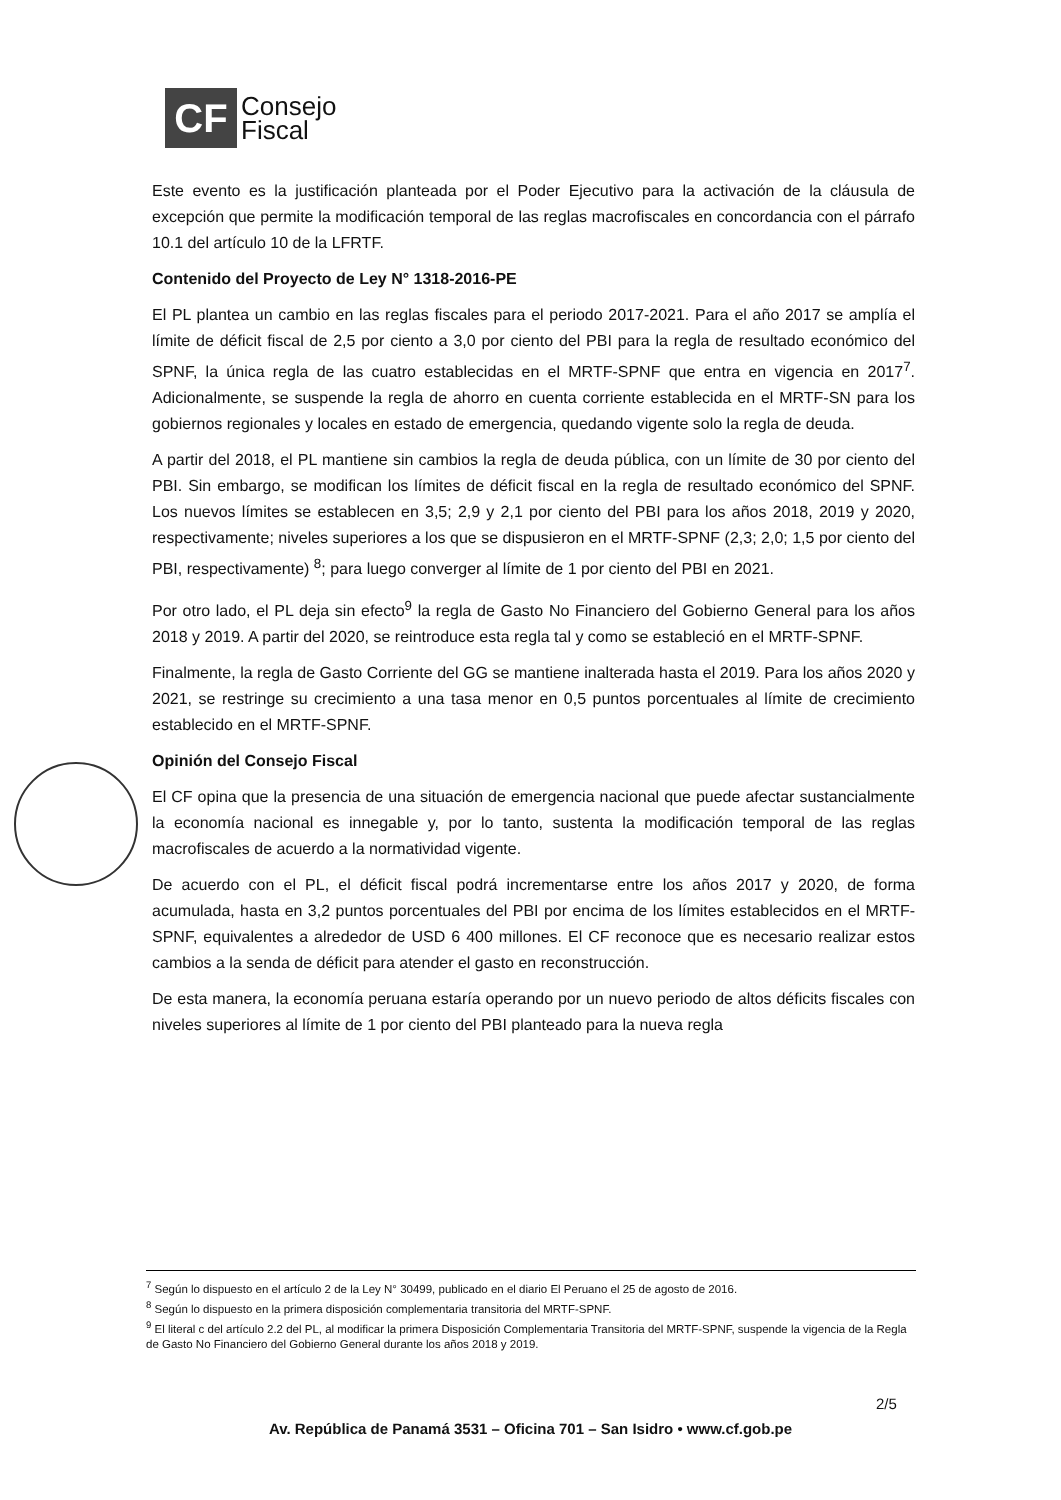CF
Consejo
Fiscal
Este evento es la justificación planteada por el Poder Ejecutivo para la activación de la cláusula de excepción que permite la modificación temporal de las reglas macrofiscales en concordancia con el párrafo 10.1 del artículo 10 de la LFRTF.
Contenido del Proyecto de Ley N° 1318-2016-PE
El PL plantea un cambio en las reglas fiscales para el periodo 2017-2021. Para el año 2017 se amplía el límite de déficit fiscal de 2,5 por ciento a 3,0 por ciento del PBI para la regla de resultado económico del SPNF, la única regla de las cuatro establecidas en el MRTF-SPNF que entra en vigencia en 2017<sup>7</sup>. Adicionalmente, se suspende la regla de ahorro en cuenta corriente establecida en el MRTF-SN para los gobiernos regionales y locales en estado de emergencia, quedando vigente solo la regla de deuda.
A partir del 2018, el PL mantiene sin cambios la regla de deuda pública, con un límite de 30 por ciento del PBI. Sin embargo, se modifican los límites de déficit fiscal en la regla de resultado económico del SPNF. Los nuevos límites se establecen en 3,5; 2,9 y 2,1 por ciento del PBI para los años 2018, 2019 y 2020, respectivamente; niveles superiores a los que se dispusieron en el MRTF-SPNF (2,3; 2,0; 1,5 por ciento del PBI, respectivamente) <sup>8</sup>; para luego converger al límite de 1 por ciento del PBI en 2021.
Por otro lado, el PL deja sin efecto<sup>9</sup> la regla de Gasto No Financiero del Gobierno General para los años 2018 y 2019. A partir del 2020, se reintroduce esta regla tal y como se estableció en el MRTF-SPNF.
Finalmente, la regla de Gasto Corriente del GG se mantiene inalterada hasta el 2019. Para los años 2020 y 2021, se restringe su crecimiento a una tasa menor en 0,5 puntos porcentuales al límite de crecimiento establecido en el MRTF-SPNF.
Opinión del Consejo Fiscal
El CF opina que la presencia de una situación de emergencia nacional que puede afectar sustancialmente la economía nacional es innegable y, por lo tanto, sustenta la modificación temporal de las reglas macrofiscales de acuerdo a la normatividad vigente.
De acuerdo con el PL, el déficit fiscal podrá incrementarse entre los años 2017 y 2020, de forma acumulada, hasta en 3,2 puntos porcentuales del PBI por encima de los límites establecidos en el MRTF-SPNF, equivalentes a alrededor de USD 6 400 millones. El CF reconoce que es necesario realizar estos cambios a la senda de déficit para atender el gasto en reconstrucción.
De esta manera, la economía peruana estaría operando por un nuevo periodo de altos déficits fiscales con niveles superiores al límite de 1 por ciento del PBI planteado para la nueva regla
<sup>7</sup> Según lo dispuesto en el artículo 2 de la Ley N° 30499, publicado en el diario El Peruano el 25 de agosto de 2016.
<sup>8</sup> Según lo dispuesto en la primera disposición complementaria transitoria del MRTF-SPNF.
<sup>9</sup> El literal c del artículo 2.2 del PL, al modificar la primera Disposición Complementaria Transitoria del MRTF-SPNF, suspende la vigencia de la Regla de Gasto No Financiero del Gobierno General durante los años 2018 y 2019.
2/5
Av. República de Panamá 3531 – Oficina 701 – San Isidro • www.cf.gob.pe